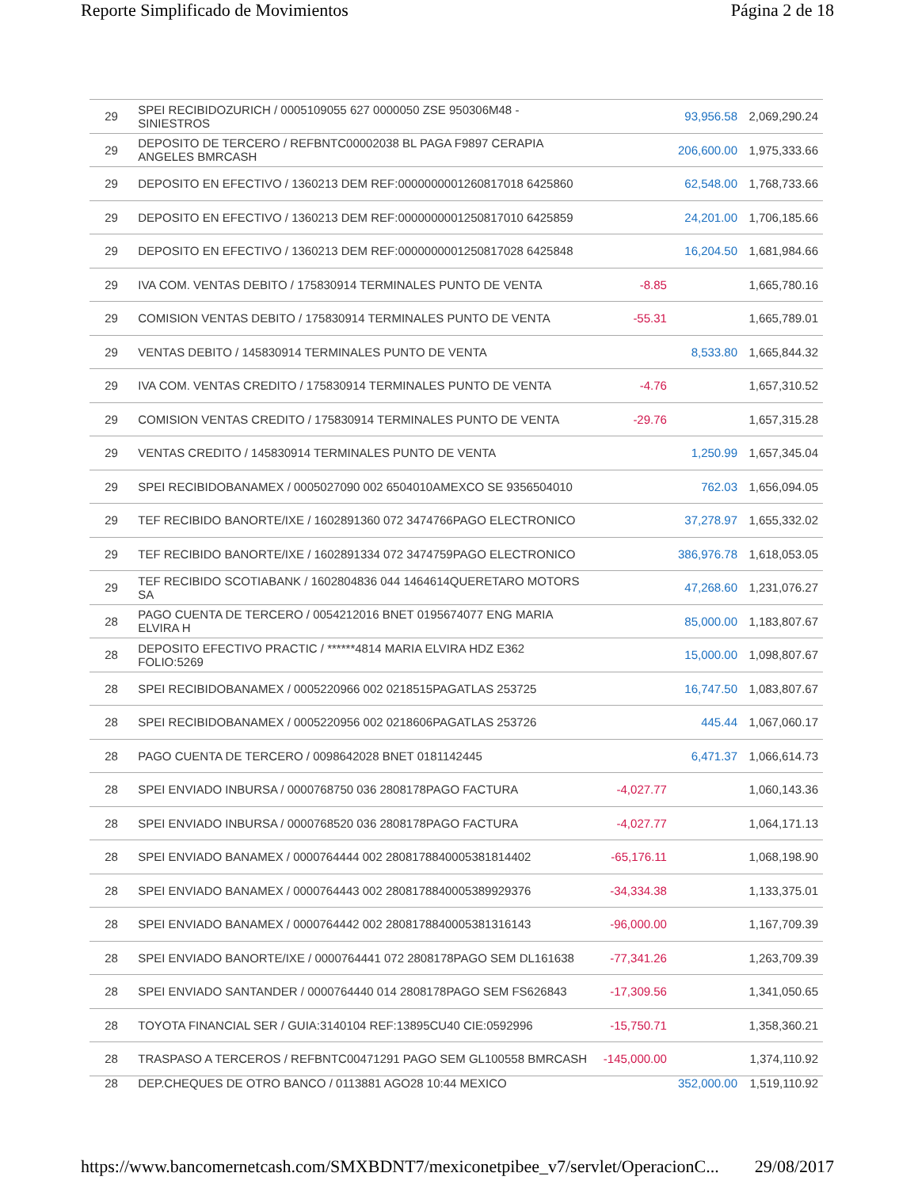Reporte Simplificado de Movimientos Página 2 de 18
| 29 | SPEI RECIBIDOZURICH / 0005109055 627 0000050 ZSE 950306M48 - SINIESTROS | | 93,956.58 | 2,069,290.24 |
| 29 | DEPOSITO DE TERCERO / REFBNTC00002038 BL PAGA F9897 CERAPIA ANGELES BMRCASH | | 206,600.00 | 1,975,333.66 |
| 29 | DEPOSITO EN EFECTIVO / 1360213 DEM REF:0000000001260817018 6425860 | | 62,548.00 | 1,768,733.66 |
| 29 | DEPOSITO EN EFECTIVO / 1360213 DEM REF:0000000001250817010 6425859 | | 24,201.00 | 1,706,185.66 |
| 29 | DEPOSITO EN EFECTIVO / 1360213 DEM REF:0000000001250817028 6425848 | | 16,204.50 | 1,681,984.66 |
| 29 | IVA COM. VENTAS DEBITO / 175830914 TERMINALES PUNTO DE VENTA | -8.85 | | 1,665,780.16 |
| 29 | COMISION VENTAS DEBITO / 175830914 TERMINALES PUNTO DE VENTA | -55.31 | | 1,665,789.01 |
| 29 | VENTAS DEBITO / 145830914 TERMINALES PUNTO DE VENTA | | 8,533.80 | 1,665,844.32 |
| 29 | IVA COM. VENTAS CREDITO / 175830914 TERMINALES PUNTO DE VENTA | -4.76 | | 1,657,310.52 |
| 29 | COMISION VENTAS CREDITO / 175830914 TERMINALES PUNTO DE VENTA | -29.76 | | 1,657,315.28 |
| 29 | VENTAS CREDITO / 145830914 TERMINALES PUNTO DE VENTA | | 1,250.99 | 1,657,345.04 |
| 29 | SPEI RECIBIDOBANAMEX / 0005027090 002 6504010AMEXCO SE 9356504010 | | 762.03 | 1,656,094.05 |
| 29 | TEF RECIBIDO BANORTE/IXE / 1602891360 072 3474766PAGO ELECTRONICO | | 37,278.97 | 1,655,332.02 |
| 29 | TEF RECIBIDO BANORTE/IXE / 1602891334 072 3474759PAGO ELECTRONICO | | 386,976.78 | 1,618,053.05 |
| 29 | TEF RECIBIDO SCOTIABANK / 1602804836 044 1464614QUERETARO MOTORS SA | | 47,268.60 | 1,231,076.27 |
| 28 | PAGO CUENTA DE TERCERO / 0054212016 BNET 0195674077 ENG MARIA ELVIRA H | | 85,000.00 | 1,183,807.67 |
| 28 | DEPOSITO EFECTIVO PRACTIC / ******4814 MARIA ELVIRA HDZ E362 FOLIO:5269 | | 15,000.00 | 1,098,807.67 |
| 28 | SPEI RECIBIDOBANAMEX / 0005220966 002 0218515PAGATLAS 253725 | | 16,747.50 | 1,083,807.67 |
| 28 | SPEI RECIBIDOBANAMEX / 0005220956 002 0218606PAGATLAS 253726 | | 445.44 | 1,067,060.17 |
| 28 | PAGO CUENTA DE TERCERO / 0098642028 BNET 0181142445 | | 6,471.37 | 1,066,614.73 |
| 28 | SPEI ENVIADO INBURSA / 0000768750 036 2808178PAGO FACTURA | -4,027.77 | | 1,060,143.36 |
| 28 | SPEI ENVIADO INBURSA / 0000768520 036 2808178PAGO FACTURA | -4,027.77 | | 1,064,171.13 |
| 28 | SPEI ENVIADO BANAMEX / 0000764444 002 2808178840005381814402 | -65,176.11 | | 1,068,198.90 |
| 28 | SPEI ENVIADO BANAMEX / 0000764443 002 2808178840005389929376 | -34,334.38 | | 1,133,375.01 |
| 28 | SPEI ENVIADO BANAMEX / 0000764442 002 2808178840005381316143 | -96,000.00 | | 1,167,709.39 |
| 28 | SPEI ENVIADO BANORTE/IXE / 0000764441 072 2808178PAGO SEM DL161638 | -77,341.26 | | 1,263,709.39 |
| 28 | SPEI ENVIADO SANTANDER / 0000764440 014 2808178PAGO SEM FS626843 | -17,309.56 | | 1,341,050.65 |
| 28 | TOYOTA FINANCIAL SER / GUIA:3140104 REF:13895CU40 CIE:0592996 | -15,750.71 | | 1,358,360.21 |
| 28 | TRASPASO A TERCEROS / REFBNTC00471291 PAGO SEM GL100558 BMRCASH | -145,000.00 | | 1,374,110.92 |
| 28 | DEP.CHEQUES DE OTRO BANCO / 0113881 AGO28 10:44 MEXICO | | 352,000.00 | 1,519,110.92 |
https://www.bancomernetcash.com/SMXBDNT7/mexiconetpibee_v7/servlet/OperacionC... 29/08/2017